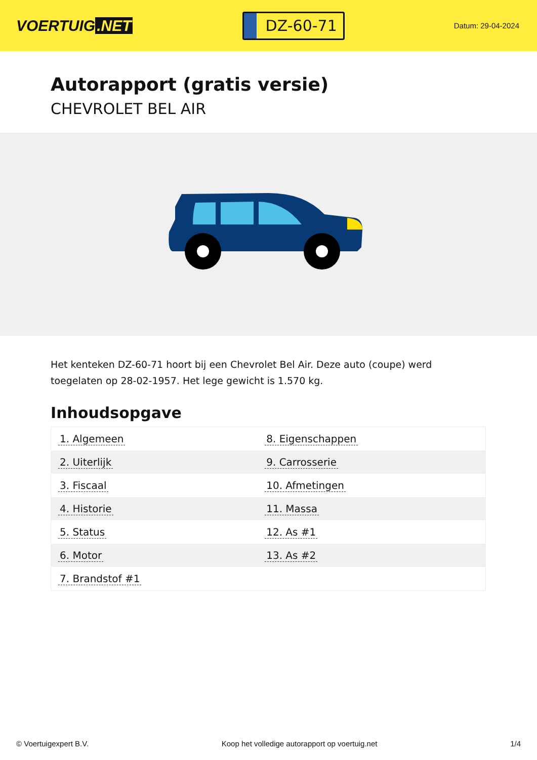VOERTUIG.NET
DZ-60-71
Datum: 29-04-2024
Autorapport (gratis versie)
CHEVROLET BEL AIR
Het kenteken DZ-60-71 hoort bij een Chevrolet Bel Air. Deze auto (coupe) werd toegelaten op 28-02-1957. Het lege gewicht is 1.570 kg.
Inhoudsopgave
| 1. Algemeen | 8. Eigenschappen |
| 2. Uiterlijk | 9. Carrosserie |
| 3. Fiscaal | 10. Afmetingen |
| 4. Historie | 11. Massa |
| 5. Status | 12. As #1 |
| 6. Motor | 13. As #2 |
| 7. Brandstof #1 | |
© Voertuigexpert B.V. Koop het volledige autorapport op voertuig.net 1/4